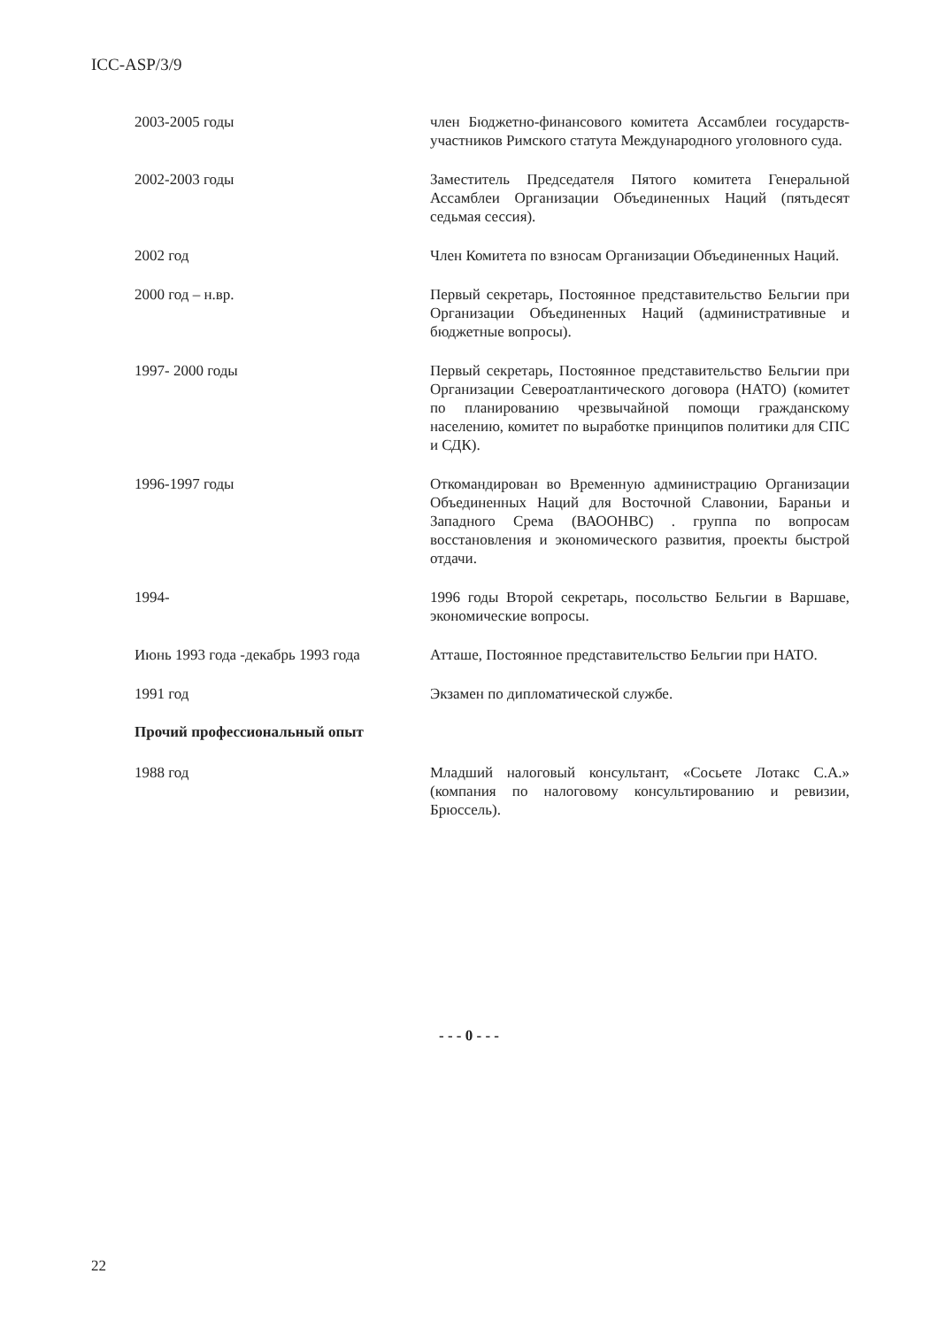ICC-ASP/3/9
2003-2005 годы член Бюджетно-финансового комитета Ассамблеи государств-участников Римского статута Международного уголовного суда.
2002-2003 годы Заместитель Председателя Пятого комитета Генеральной Ассамблеи Организации Объединенных Наций (пятьдесят седьмая сессия).
2002 год Член Комитета по взносам Организации Объединенных Наций.
2000 год – н.вр. Первый секретарь, Постоянное представительство Бельгии при Организации Объединенных Наций (административные и бюджетные вопросы).
1997- 2000 годы Первый секретарь, Постоянное представительство Бельгии при Организации Североатлантического договора (НАТО) (комитет по планированию чрезвычайной помощи гражданскому населению, комитет по выработке принципов политики для СПС и СДК).
1996-1997 годы Откомандирован во Временную администрацию Организации Объединенных Наций для Восточной Славонии, Бараньи и Западного Срема (ВАООНВС) . группа по вопросам восстановления и экономического развития, проекты быстрой отдачи.
1994- 1996 годы Второй секретарь, посольство Бельгии в Варшаве, экономические вопросы.
Июнь 1993 года -декабрь 1993 года
Атташе, Постоянное представительство Бельгии при НАТО.
1991 год Экзамен по дипломатической службе.
Прочий профессиональный опыт
1988 год Младший налоговый консультант, «Сосьете Лотакс С.А.» (компания по налоговому консультированию и ревизии, Брюссель).
- - - 0 - - -
22